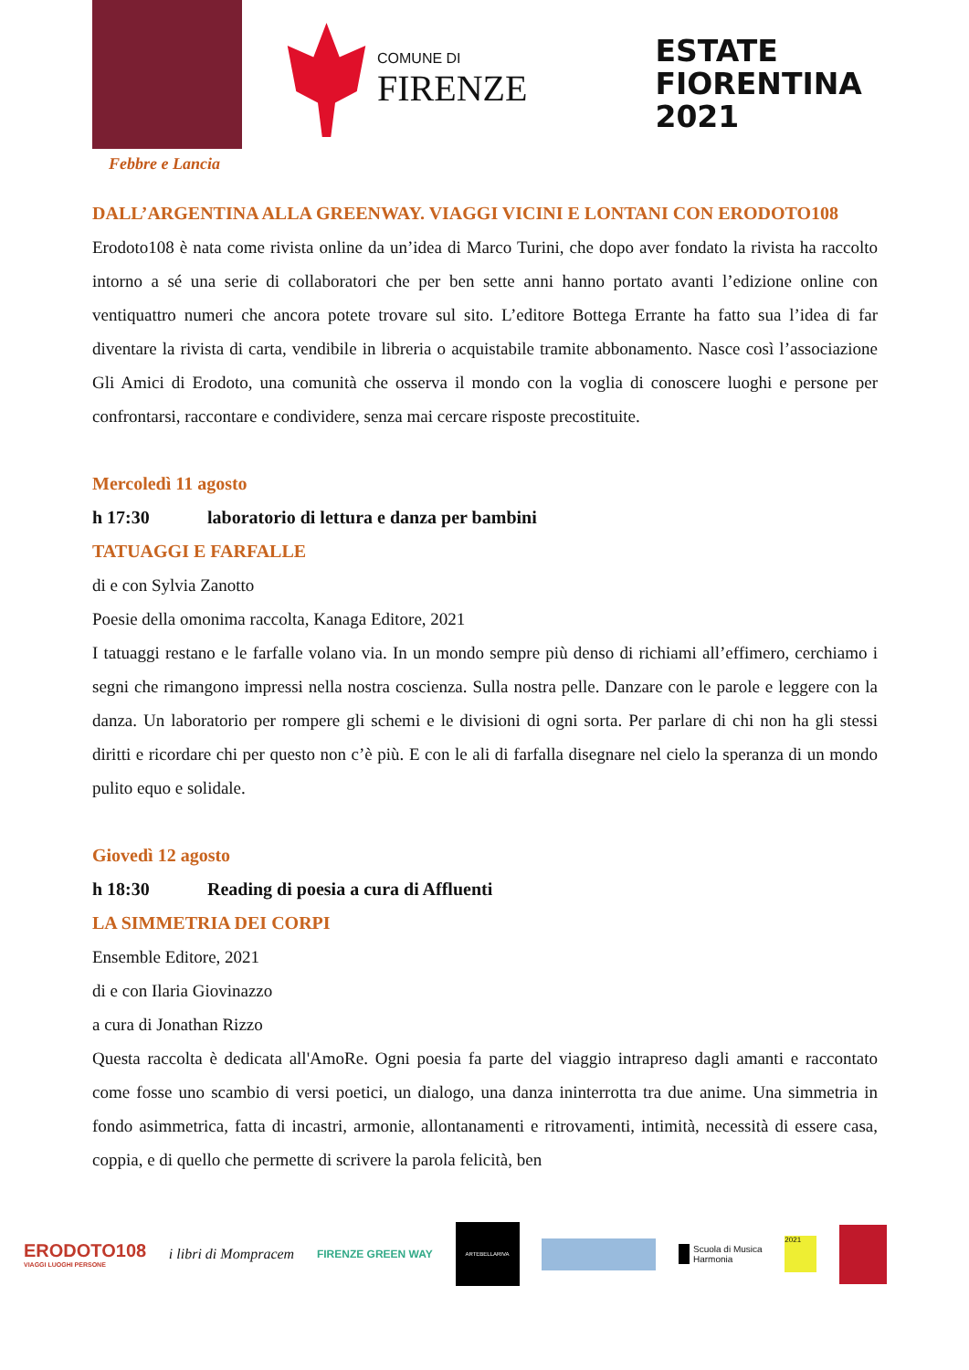Febbre e Lancia
COMUNE DI
FIRENZE
ESTATE
FIORENTINA
2021
DALL’ARGENTINA ALLA GREENWAY. VIAGGI VICINI E LONTANI CON ERODOTO108
Erodoto108 è nata come rivista online da un’idea di Marco Turini, che dopo aver fondato la rivista ha raccolto intorno a sé una serie di collaboratori che per ben sette anni hanno portato avanti l’edizione online con ventiquattro numeri che ancora potete trovare sul sito. L’editore Bottega Errante ha fatto sua l’idea di far diventare la rivista di carta, vendibile in libreria o acquistabile tramite abbonamento. Nasce così l’associazione Gli Amici di Erodoto, una comunità che osserva il mondo con la voglia di conoscere luoghi e persone per confrontarsi, raccontare e condividere, senza mai cercare risposte precostituite.
Mercoledì 11 agosto
h 17:30 laboratorio di lettura e danza per bambini
TATUAGGI E FARFALLE
di e con Sylvia Zanotto
Poesie della omonima raccolta, Kanaga Editore, 2021
I tatuaggi restano e le farfalle volano via. In un mondo sempre più denso di richiami all’effimero, cerchiamo i segni che rimangono impressi nella nostra coscienza. Sulla nostra pelle. Danzare con le parole e leggere con la danza. Un laboratorio per rompere gli schemi e le divisioni di ogni sorta. Per parlare di chi non ha gli stessi diritti e ricordare chi per questo non c’è più. E con le ali di farfalla disegnare nel cielo la speranza di un mondo pulito equo e solidale.
Giovedì 12 agosto
h 18:30 Reading di poesia a cura di Affluenti
LA SIMMETRIA DEI CORPI
Ensemble Editore, 2021
di e con Ilaria Giovinazzo
a cura di Jonathan Rizzo
Questa raccolta è dedicata all'AmoRe. Ogni poesia fa parte del viaggio intrapreso dagli amanti e raccontato come fosse uno scambio di versi poetici, un dialogo, una danza ininterrotta tra due anime. Una simmetria in fondo asimmetrica, fatta di incastri, armonie, allontanamenti e ritrovamenti, intimità, necessità di essere casa, coppia, e di quello che permette di scrivere la parola felicità, ben
ERODOTO108
VIAGGI LUOGHI PERSONE
i libri di Mompracem
FIRENZE GREEN WAY
ARTEBELLARIVA
Scuola di Musica
Harmonia
2021